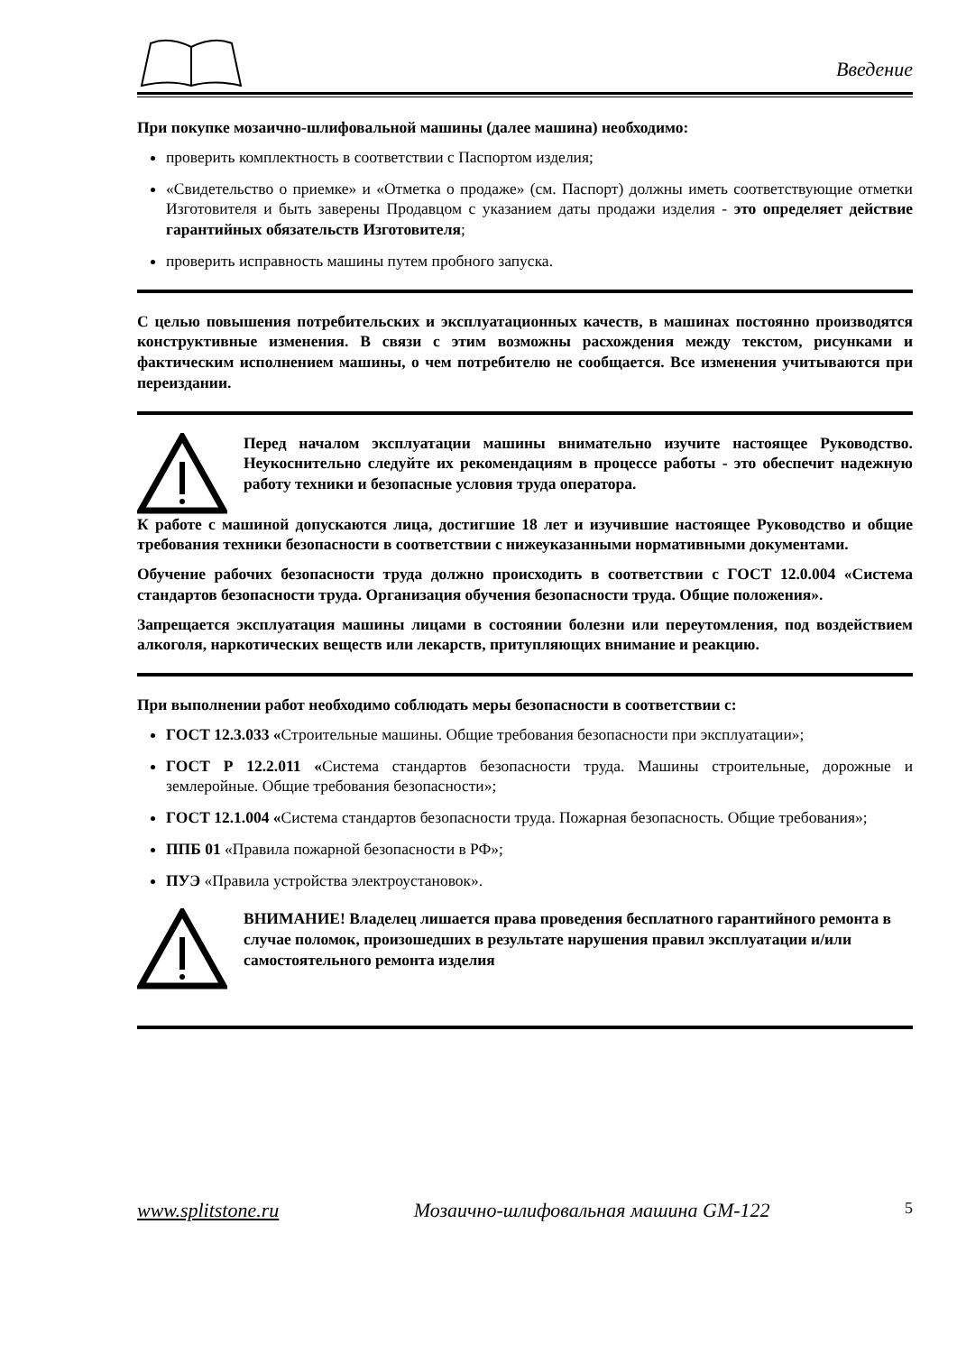Введение
При покупке мозаично-шлифовальной машины (далее машина) необходимо:
проверить комплектность в соответствии с Паспортом изделия;
«Свидетельство о приемке» и «Отметка о продаже» (см. Паспорт) должны иметь соответствующие отметки Изготовителя и быть заверены Продавцом с указанием даты продажи изделия - это определяет действие гарантийных обязательств Изготовителя;
проверить исправность машины путем пробного запуска.
С целью повышения потребительских и эксплуатационных качеств, в машинах постоянно производятся конструктивные изменения. В связи с этим возможны расхождения между текстом, рисунками и фактическим исполнением машины, о чем потребителю не сообщается. Все изменения учитываются при переиздании.
Перед началом эксплуатации машины внимательно изучите настоящее Руководство. Неукоснительно следуйте их рекомендациям в процессе работы - это обеспечит надежную работу техники и безопасные условия труда оператора.
К работе с машиной допускаются лица, достигшие 18 лет и изучившие настоящее Руководство и общие требования техники безопасности в соответствии с нижеуказанными нормативными документами.
Обучение рабочих безопасности труда должно происходить в соответствии с ГОСТ 12.0.004 «Система стандартов безопасности труда. Организация обучения безопасности труда. Общие положения».
Запрещается эксплуатация машины лицами в состоянии болезни или переутомления, под воздействием алкоголя, наркотических веществ или лекарств, притупляющих внимание и реакцию.
При выполнении работ необходимо соблюдать меры безопасности в соответствии с:
ГОСТ 12.3.033 «Строительные машины. Общие требования безопасности при эксплуатации»;
ГОСТ Р 12.2.011 «Система стандартов безопасности труда. Машины строительные, дорожные и землеройные. Общие требования безопасности»;
ГОСТ 12.1.004 «Система стандартов безопасности труда. Пожарная безопасность. Общие требования»;
ППБ 01 «Правила пожарной безопасности в РФ»;
ПУЭ «Правила устройства электроустановок».
ВНИМАНИЕ! Владелец лишается права проведения бесплатного гарантийного ремонта в случае поломок, произошедших в результате нарушения правил эксплуатации и/или самостоятельного ремонта изделия
www.splitstone.ru Мозаично-шлифовальная машина GM-122 5